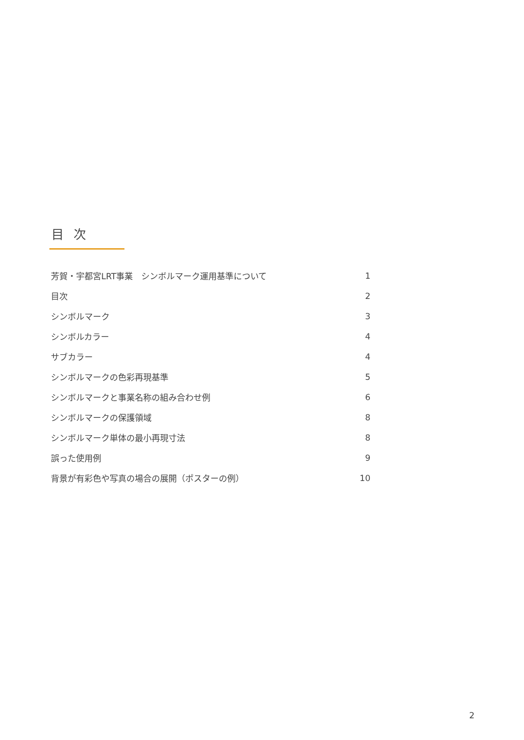目 次
| 芳賀・宇都宮LRT事業 シンボルマーク運用基準について | 1 |
| 目次 | 2 |
| シンボルマーク | 3 |
| シンボルカラー | 4 |
| サブカラー | 4 |
| シンボルマークの色彩再現基準 | 5 |
| シンボルマークと事業名称の組み合わせ例 | 6 |
| シンボルマークの保護領域 | 8 |
| シンボルマーク単体の最小再現寸法 | 8 |
| 誤った使用例 | 9 |
| 背景が有彩色や写真の場合の展開（ポスターの例） | 10 |
2